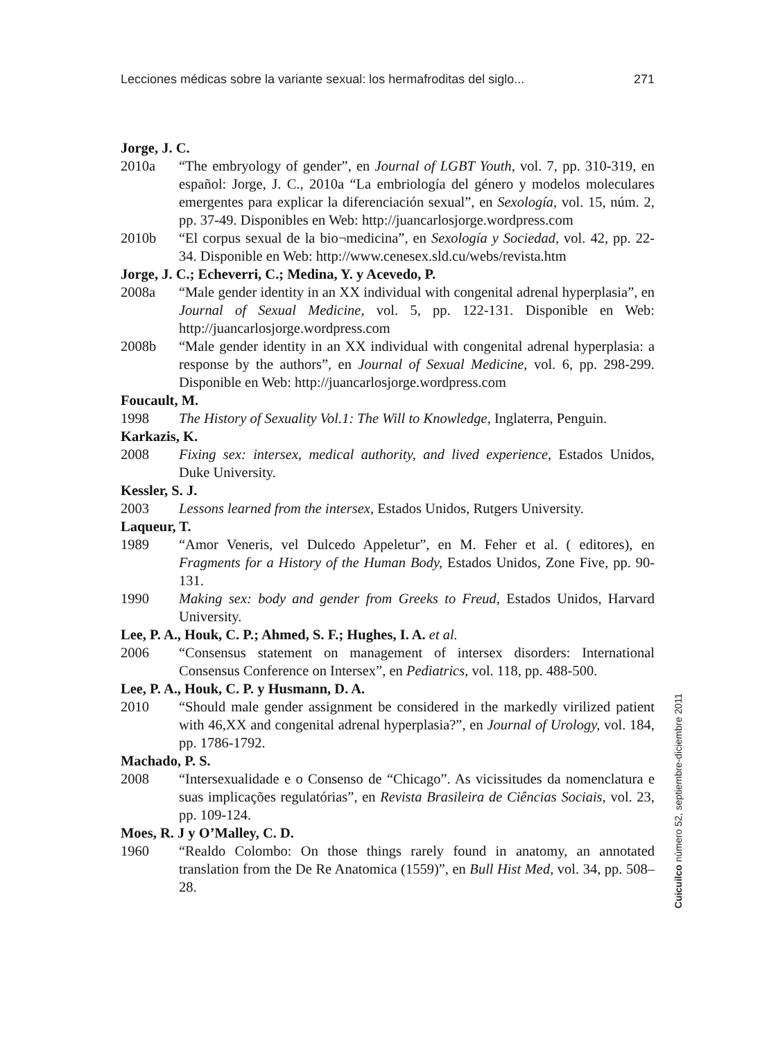Lecciones médicas sobre la variante sexual: los hermafroditas del siglo... 271
Jorge, J. C.
2010a “The embryology of gender”, en Journal of LGBT Youth, vol. 7, pp. 310-319, en español: Jorge, J. C., 2010a “La embriología del género y modelos moleculares emergentes para explicar la diferenciación sexual”, en Sexología, vol. 15, núm. 2, pp. 37-49. Disponibles en Web: http://juancarlosjorge.wordpress.com
2010b “El corpus sexual de la bio¬medicina”, en Sexología y Sociedad, vol. 42, pp. 22-34. Disponible en Web: http://www.cenesex.sld.cu/webs/revista.htm
Jorge, J. C.; Echeverri, C.; Medina, Y. y Acevedo, P.
2008a “Male gender identity in an XX individual with congenital adrenal hyperplasia”, en Journal of Sexual Medicine, vol. 5, pp. 122-131. Disponible en Web: http://juancarlosjorge.wordpress.com
2008b “Male gender identity in an XX individual with congenital adrenal hyperplasia: a response by the authors”, en Journal of Sexual Medicine, vol. 6, pp. 298-299. Disponible en Web: http://juancarlosjorge.wordpress.com
Foucault, M.
1998 The History of Sexuality Vol.1: The Will to Knowledge, Inglaterra, Penguin.
Karkazis, K.
2008 Fixing sex: intersex, medical authority, and lived experience, Estados Unidos, Duke University.
Kessler, S. J.
2003 Lessons learned from the intersex, Estados Unidos, Rutgers University.
Laqueur, T.
1989 “Amor Veneris, vel Dulcedo Appeletur”, en M. Feher et al. ( editores), en Fragments for a History of the Human Body, Estados Unidos, Zone Five, pp. 90-131.
1990 Making sex: body and gender from Greeks to Freud, Estados Unidos, Harvard University.
Lee, P. A., Houk, C. P.; Ahmed, S. F.; Hughes, I. A. et al.
2006 “Consensus statement on management of intersex disorders: International Consensus Conference on Intersex”, en Pediatrics, vol. 118, pp. 488-500.
Lee, P. A., Houk, C. P. y Husmann, D. A.
2010 “Should male gender assignment be considered in the markedly virilized patient with 46,XX and congenital adrenal hyperplasia?”, en Journal of Urology, vol. 184, pp. 1786-1792.
Machado, P. S.
2008 “Intersexualidade e o Consenso de “Chicago”. As vicissitudes da nomenclatura e suas implicações regulatórias”, en Revista Brasileira de Ciências Sociais, vol. 23, pp. 109-124.
Moes, R. J y O’Malley, C. D.
1960 “Realdo Colombo: On those things rarely found in anatomy, an annotated translation from the De Re Anatomica (1559)”, en Bull Hist Med, vol. 34, pp. 508–28.
Cuicuilco número 52, septiembre-diciembre 2011